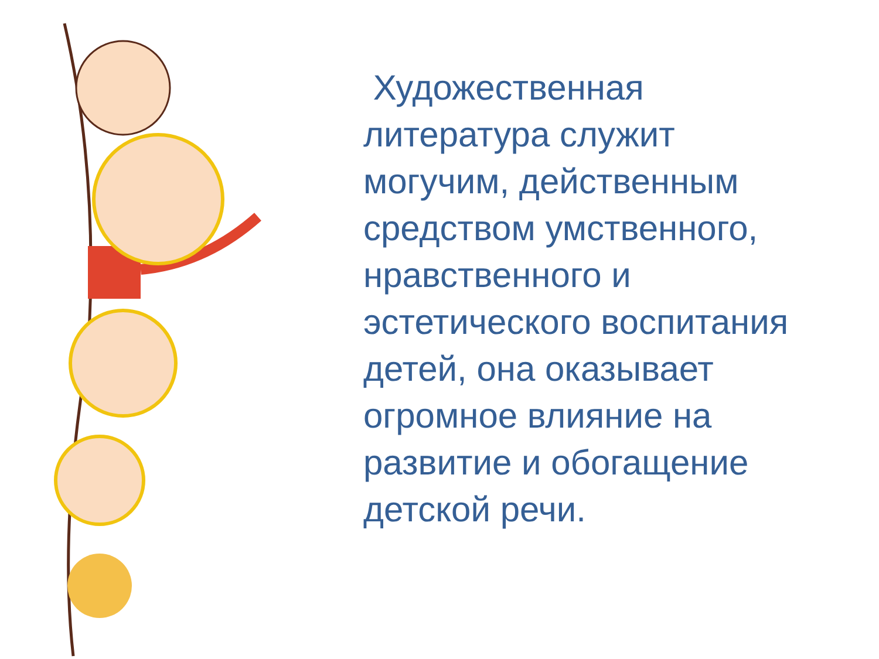Художественная литература служит могучим, действенным средством умственного, нравственного и эстетического воспитания детей, она оказывает огромное влияние на развитие и обогащение детской речи.